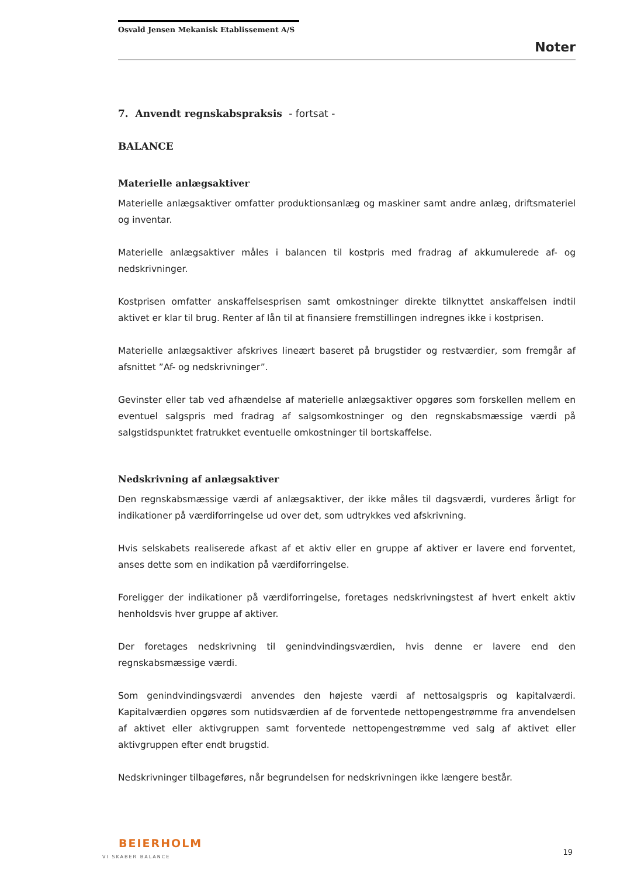Osvald Jensen Mekanisk Etablissement A/S
Noter
7. Anvendt regnskabspraksis - fortsat -
BALANCE
Materielle anlægsaktiver
Materielle anlægsaktiver omfatter produktionsanlæg og maskiner samt andre anlæg, driftsmateriel og inventar.
Materielle anlægsaktiver måles i balancen til kostpris med fradrag af akkumulerede af- og nedskrivninger.
Kostprisen omfatter anskaffelsesprisen samt omkostninger direkte tilknyttet anskaffelsen indtil aktivet er klar til brug. Renter af lån til at finansiere fremstillingen indregnes ikke i kostprisen.
Materielle anlægsaktiver afskrives lineært baseret på brugstider og restværdier, som fremgår af afsnittet ”Af- og nedskrivninger”.
Gevinster eller tab ved afhændelse af materielle anlægsaktiver opgøres som forskellen mellem en eventuel salgspris med fradrag af salgsomkostninger og den regnskabsmæssige værdi på salgstidspunktet fratrukket eventuelle omkostninger til bortskaffelse.
Nedskrivning af anlægsaktiver
Den regnskabsmæssige værdi af anlægsaktiver, der ikke måles til dagsværdi, vurderes årligt for indikationer på værdiforringelse ud over det, som udtrykkes ved afskrivning.
Hvis selskabets realiserede afkast af et aktiv eller en gruppe af aktiver er lavere end forventet, anses dette som en indikation på værdiforringelse.
Foreligger der indikationer på værdiforringelse, foretages nedskrivningstest af hvert enkelt aktiv henholdsvis hver gruppe af aktiver.
Der foretages nedskrivning til genindvindingsværdien, hvis denne er lavere end den regnskabsmæssige værdi.
Som genindvindingsværdi anvendes den højeste værdi af nettosalgspris og kapitalværdi. Kapitalværdien opgøres som nutidsværdien af de forventede nettopengestrømme fra anvendelsen af aktivet eller aktivgruppen samt forventede nettopengestrømme ved salg af aktivet eller aktivgruppen efter endt brugstid.
Nedskrivninger tilbageføres, når begrundelsen for nedskrivningen ikke længere består.
BEIERHOLM
VI SKABER BALANCE
19